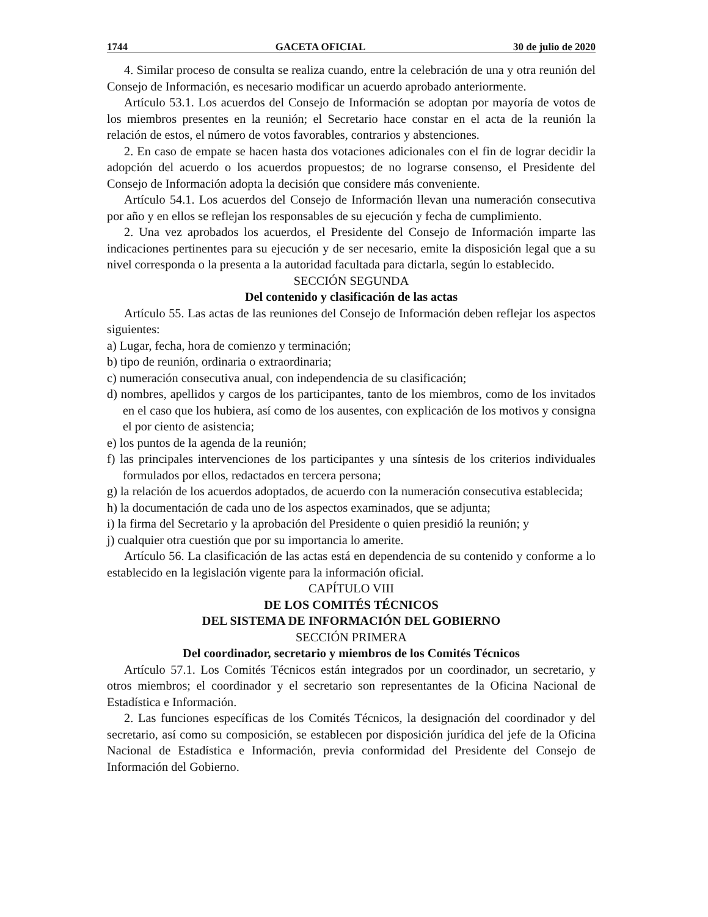1744 GACETA OFICIAL 30 de julio de 2020
4. Similar proceso de consulta se realiza cuando, entre la celebración de una y otra reunión del Consejo de Información, es necesario modificar un acuerdo aprobado anteriormente.
Artículo 53.1. Los acuerdos del Consejo de Información se adoptan por mayoría de votos de los miembros presentes en la reunión; el Secretario hace constar en el acta de la reunión la relación de estos, el número de votos favorables, contrarios y abstenciones.
2. En caso de empate se hacen hasta dos votaciones adicionales con el fin de lograr decidir la adopción del acuerdo o los acuerdos propuestos; de no lograrse consenso, el Presidente del Consejo de Información adopta la decisión que considere más conveniente.
Artículo 54.1. Los acuerdos del Consejo de Información llevan una numeración consecutiva por año y en ellos se reflejan los responsables de su ejecución y fecha de cumplimiento.
2. Una vez aprobados los acuerdos, el Presidente del Consejo de Información imparte las indicaciones pertinentes para su ejecución y de ser necesario, emite la disposición legal que a su nivel corresponda o la presenta a la autoridad facultada para dictarla, según lo establecido.
SECCIÓN SEGUNDA
Del contenido y clasificación de las actas
Artículo 55. Las actas de las reuniones del Consejo de Información deben reflejar los aspectos siguientes:
a) Lugar, fecha, hora de comienzo y terminación;
b) tipo de reunión, ordinaria o extraordinaria;
c) numeración consecutiva anual, con independencia de su clasificación;
d) nombres, apellidos y cargos de los participantes, tanto de los miembros, como de los invitados en el caso que los hubiera, así como de los ausentes, con explicación de los motivos y consigna el por ciento de asistencia;
e) los puntos de la agenda de la reunión;
f) las principales intervenciones de los participantes y una síntesis de los criterios individuales formulados por ellos, redactados en tercera persona;
g) la relación de los acuerdos adoptados, de acuerdo con la numeración consecutiva establecida;
h) la documentación de cada uno de los aspectos examinados, que se adjunta;
i) la firma del Secretario y la aprobación del Presidente o quien presidió la reunión; y
j) cualquier otra cuestión que por su importancia lo amerite.
Artículo 56. La clasificación de las actas está en dependencia de su contenido y conforme a lo establecido en la legislación vigente para la información oficial.
CAPÍTULO VIII
DE LOS COMITÉS TÉCNICOS
DEL SISTEMA DE INFORMACIÓN DEL GOBIERNO
SECCIÓN PRIMERA
Del coordinador, secretario y miembros de los Comités Técnicos
Artículo 57.1. Los Comités Técnicos están integrados por un coordinador, un secretario, y otros miembros; el coordinador y el secretario son representantes de la Oficina Nacional de Estadística e Información.
2. Las funciones específicas de los Comités Técnicos, la designación del coordinador y del secretario, así como su composición, se establecen por disposición jurídica del jefe de la Oficina Nacional de Estadística e Información, previa conformidad del Presidente del Consejo de Información del Gobierno.